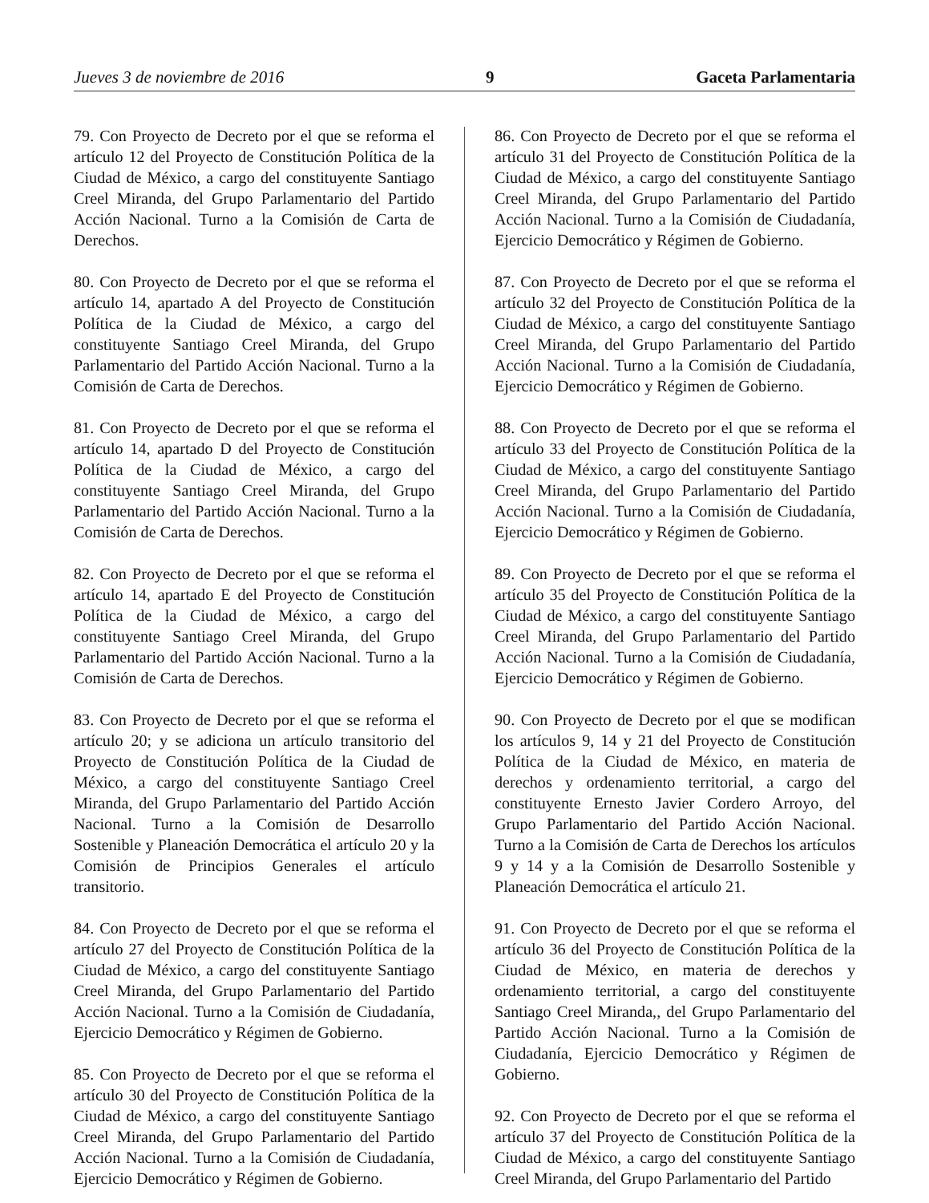Jueves 3 de noviembre de 2016 9 Gaceta Parlamentaria
79. Con Proyecto de Decreto por el que se reforma el artículo 12 del Proyecto de Constitución Política de la Ciudad de México, a cargo del constituyente Santiago Creel Miranda, del Grupo Parlamentario del Partido Acción Nacional. Turno a la Comisión de Carta de Derechos.
80. Con Proyecto de Decreto por el que se reforma el artículo 14, apartado A del Proyecto de Constitución Política de la Ciudad de México, a cargo del constituyente Santiago Creel Miranda, del Grupo Parlamentario del Partido Acción Nacional. Turno a la Comisión de Carta de Derechos.
81. Con Proyecto de Decreto por el que se reforma el artículo 14, apartado D del Proyecto de Constitución Política de la Ciudad de México, a cargo del constituyente Santiago Creel Miranda, del Grupo Parlamentario del Partido Acción Nacional. Turno a la Comisión de Carta de Derechos.
82. Con Proyecto de Decreto por el que se reforma el artículo 14, apartado E del Proyecto de Constitución Política de la Ciudad de México, a cargo del constituyente Santiago Creel Miranda, del Grupo Parlamentario del Partido Acción Nacional. Turno a la Comisión de Carta de Derechos.
83. Con Proyecto de Decreto por el que se reforma el artículo 20; y se adiciona un artículo transitorio del Proyecto de Constitución Política de la Ciudad de México, a cargo del constituyente Santiago Creel Miranda, del Grupo Parlamentario del Partido Acción Nacional. Turno a la Comisión de Desarrollo Sostenible y Planeación Democrática el artículo 20 y la Comisión de Principios Generales el artículo transitorio.
84. Con Proyecto de Decreto por el que se reforma el artículo 27 del Proyecto de Constitución Política de la Ciudad de México, a cargo del constituyente Santiago Creel Miranda, del Grupo Parlamentario del Partido Acción Nacional. Turno a la Comisión de Ciudadanía, Ejercicio Democrático y Régimen de Gobierno.
85. Con Proyecto de Decreto por el que se reforma el artículo 30 del Proyecto de Constitución Política de la Ciudad de México, a cargo del constituyente Santiago Creel Miranda, del Grupo Parlamentario del Partido Acción Nacional. Turno a la Comisión de Ciudadanía, Ejercicio Democrático y Régimen de Gobierno.
86. Con Proyecto de Decreto por el que se reforma el artículo 31 del Proyecto de Constitución Política de la Ciudad de México, a cargo del constituyente Santiago Creel Miranda, del Grupo Parlamentario del Partido Acción Nacional. Turno a la Comisión de Ciudadanía, Ejercicio Democrático y Régimen de Gobierno.
87. Con Proyecto de Decreto por el que se reforma el artículo 32 del Proyecto de Constitución Política de la Ciudad de México, a cargo del constituyente Santiago Creel Miranda, del Grupo Parlamentario del Partido Acción Nacional. Turno a la Comisión de Ciudadanía, Ejercicio Democrático y Régimen de Gobierno.
88. Con Proyecto de Decreto por el que se reforma el artículo 33 del Proyecto de Constitución Política de la Ciudad de México, a cargo del constituyente Santiago Creel Miranda, del Grupo Parlamentario del Partido Acción Nacional. Turno a la Comisión de Ciudadanía, Ejercicio Democrático y Régimen de Gobierno.
89. Con Proyecto de Decreto por el que se reforma el artículo 35 del Proyecto de Constitución Política de la Ciudad de México, a cargo del constituyente Santiago Creel Miranda, del Grupo Parlamentario del Partido Acción Nacional. Turno a la Comisión de Ciudadanía, Ejercicio Democrático y Régimen de Gobierno.
90. Con Proyecto de Decreto por el que se modifican los artículos 9, 14 y 21 del Proyecto de Constitución Política de la Ciudad de México, en materia de derechos y ordenamiento territorial, a cargo del constituyente Ernesto Javier Cordero Arroyo, del Grupo Parlamentario del Partido Acción Nacional. Turno a la Comisión de Carta de Derechos los artículos 9 y 14 y a la Comisión de Desarrollo Sostenible y Planeación Democrática el artículo 21.
91. Con Proyecto de Decreto por el que se reforma el artículo 36 del Proyecto de Constitución Política de la Ciudad de México, en materia de derechos y ordenamiento territorial, a cargo del constituyente Santiago Creel Miranda,, del Grupo Parlamentario del Partido Acción Nacional. Turno a la Comisión de Ciudadanía, Ejercicio Democrático y Régimen de Gobierno.
92. Con Proyecto de Decreto por el que se reforma el artículo 37 del Proyecto de Constitución Política de la Ciudad de México, a cargo del constituyente Santiago Creel Miranda, del Grupo Parlamentario del Partido